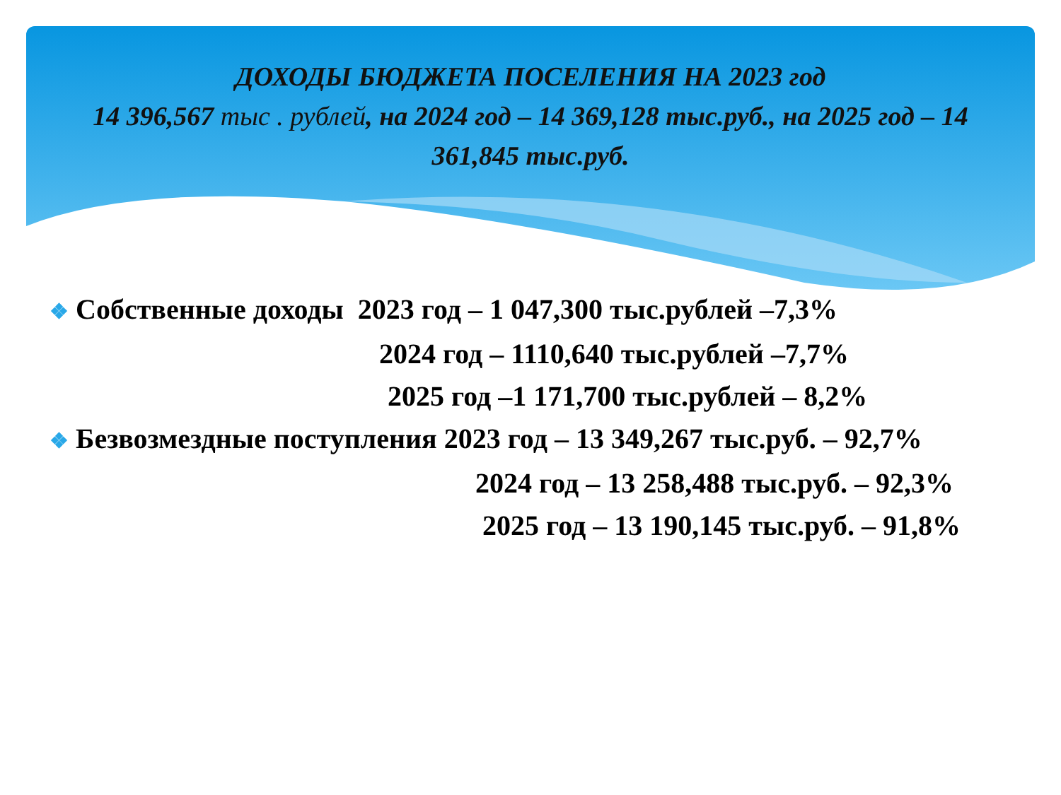ДОХОДЫ БЮДЖЕТА ПОСЕЛЕНИЯ НА 2023 год
14 396,567 тыс . рублей, на 2024 год – 14 369,128 тыс.руб., на 2025 год – 14 361,845 тыс.руб.
❖ Собственные доходы 2023 год – 1 047,300 тыс.рублей –7,3%
2024 год – 1110,640 тыс.рублей –7,7%
2025 год –1 171,700 тыс.рублей – 8,2%
❖ Безвозмездные поступления 2023 год – 13 349,267 тыс.руб. – 92,7%
2024 год – 13 258,488 тыс.руб. – 92,3%
2025 год – 13 190,145 тыс.руб. – 91,8%